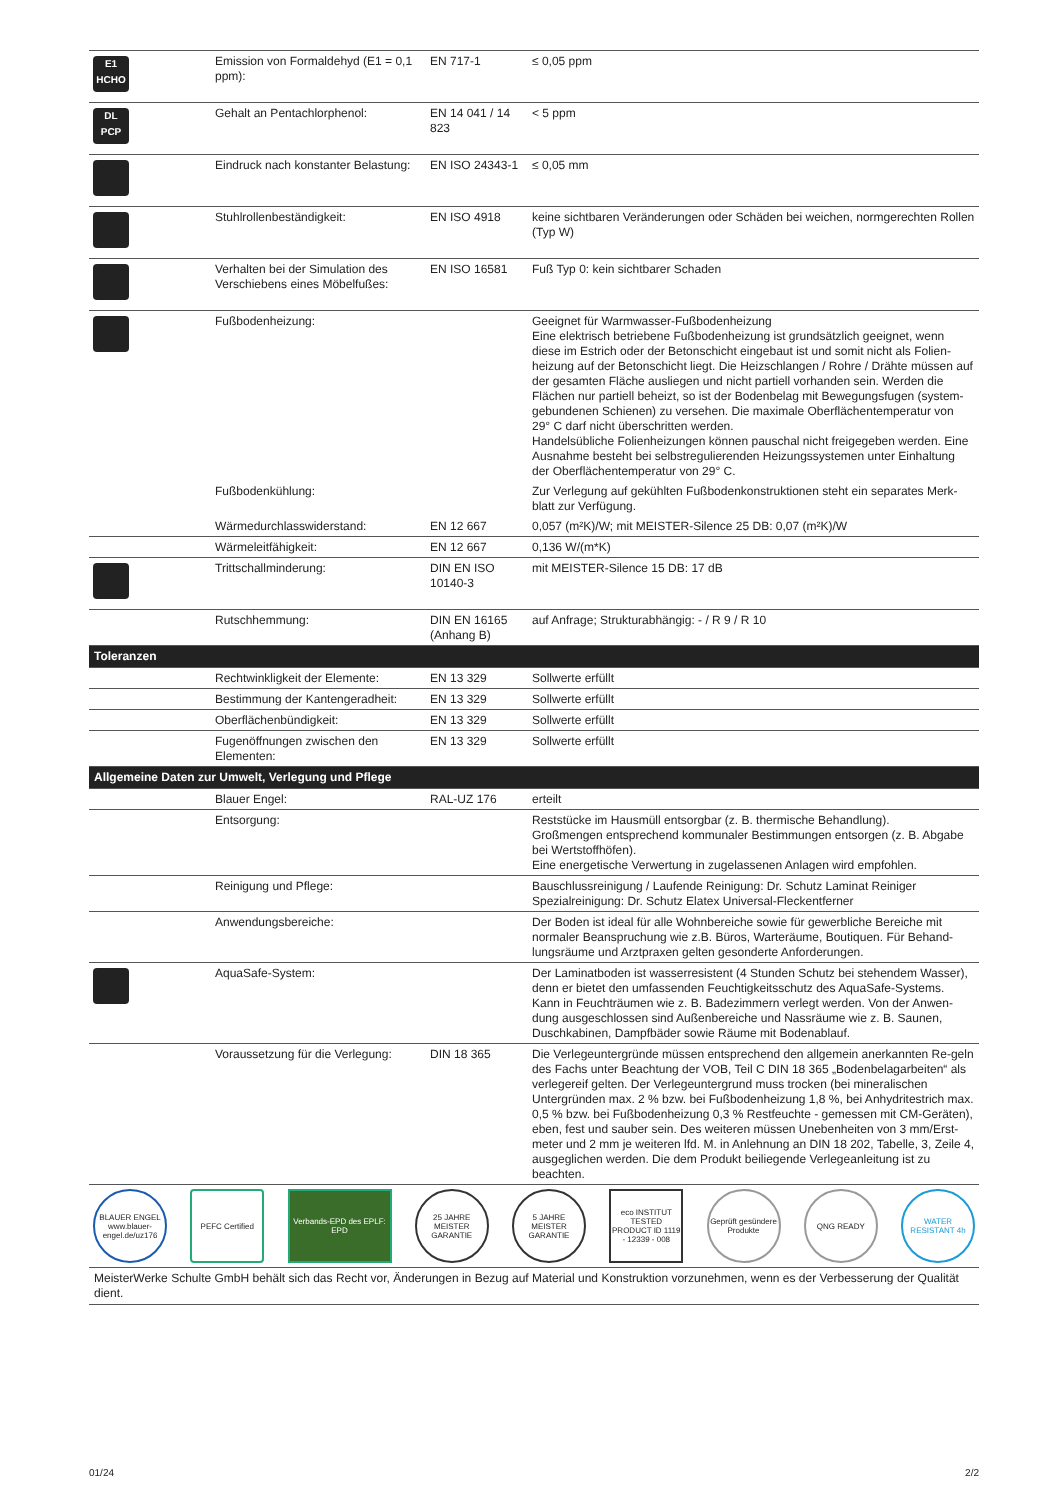| E1 HCHO | Emission von Formaldehyd (E1 = 0,1 ppm): | EN 717-1 | ≤ 0,05 ppm |
| DL PCP | Gehalt an Pentachlorphenol: | EN 14 041 / 14 823 | < 5 ppm |
| | Eindruck nach konstanter Belastung: | EN ISO 24343-1 | ≤ 0,05 mm |
| | Stuhlrollenbeständigkeit: | EN ISO 4918 | keine sichtbaren Veränderungen oder Schäden bei weichen, normgerechten Rollen (Typ W) |
| | Verhalten bei der Simulation des Verschiebens eines Möbelfußes: | EN ISO 16581 | Fuß Typ 0: kein sichtbarer Schaden |
| | Fußbodenheizung: | | Geeignet für Warmwasser-Fußbodenheizung Eine elektrisch betriebene Fußbodenheizung ist grundsätzlich geeignet, wenn diese im Estrich oder der Betonschicht eingebaut ist und somit nicht als Folien-heizung auf der Betonschicht liegt. Die Heizschlangen / Rohre / Drähte müssen auf der gesamten Fläche ausliegen und nicht partiell vorhanden sein. Werden die Flächen nur partiell beheizt, so ist der Bodenbelag mit Bewegungsfugen (system-gebundenen Schienen) zu versehen. Die maximale Oberflächentemperatur von 29° C darf nicht überschritten werden. Handelsübliche Folienheizungen können pauschal nicht freigegeben werden. Eine Ausnahme besteht bei selbstregulierenden Heizungssystemen unter Einhaltung der Oberflächentemperatur von 29° C. |
| | Fußbodenkühlung: | | Zur Verlegung auf gekühlten Fußbodenkonstruktionen steht ein separates Merk-blatt zur Verfügung. |
| | Wärmedurchlasswiderstand: | EN 12 667 | 0,057 (m²K)/W; mit MEISTER-Silence 25 DB: 0,07 (m²K)/W |
| | Wärmeleitfähigkeit: | EN 12 667 | 0,136 W/(m*K) |
| | Trittschallminderung: | DIN EN ISO 10140-3 | mit MEISTER-Silence 15 DB: 17 dB |
| | Rutschhemmung: | DIN EN 16165 (Anhang B) | auf Anfrage; Strukturabhängig: - / R 9 / R 10 |
| Toleranzen | | | |
| | Rechtwinkligkeit der Elemente: | EN 13 329 | Sollwerte erfüllt |
| | Bestimmung der Kantengeradheit: | EN 13 329 | Sollwerte erfüllt |
| | Oberflächenbündigkeit: | EN 13 329 | Sollwerte erfüllt |
| | Fugenöffnungen zwischen den Elementen: | EN 13 329 | Sollwerte erfüllt |
| Allgemeine Daten zur Umwelt, Verlegung und Pflege | | | |
| | Blauer Engel: | RAL-UZ 176 | erteilt |
| | Entsorgung: | | Reststücke im Hausmüll entsorgbar (z. B. thermische Behandlung). Großmengen entsprechend kommunaler Bestimmungen entsorgen (z. B. Abgabe bei Wertstoffhöfen). Eine energetische Verwertung in zugelassenen Anlagen wird empfohlen. |
| | Reinigung und Pflege: | | Bauschlussreinigung / Laufende Reinigung: Dr. Schutz Laminat Reiniger Spezialreinigung: Dr. Schutz Elatex Universal-Fleckentferner |
| | Anwendungsbereiche: | | Der Boden ist ideal für alle Wohnbereiche sowie für gewerbliche Bereiche mit normaler Beanspruchung wie z.B. Büros, Warteräume, Boutiquen. Für Behand-lungsräume und Arztpraxen gelten gesonderte Anforderungen. |
| | AquaSafe-System: | | Der Laminatboden ist wasserresistent (4 Stunden Schutz bei stehendem Wasser), denn er bietet den umfassenden Feuchtigkeitsschutz des AquaSafe-Systems. Kann in Feuchträumen wie z. B. Badezimmern verlegt werden. Von der Anwen-dung ausgeschlossen sind Außenbereiche und Nassräume wie z. B. Saunen, Duschkabinen, Dampfbäder sowie Räume mit Bodenablauf. |
| | Voraussetzung für die Verlegung: | DIN 18 365 | Die Verlegeuntergründe müssen entsprechend den allgemein anerkannten Re-geln des Fachs unter Beachtung der VOB, Teil C DIN 18 365 „Bodenbelagarbeiten“ als verlegereif gelten. Der Verlegeuntergrund muss trocken (bei mineralischen Untergründen max. 2 % bzw. bei Fußbodenheizung 1,8 %, bei Anhydritestrich max. 0,5 % bzw. bei Fußbodenheizung 0,3 % Restfeuchte - gemessen mit CM-Geräten), eben, fest und sauber sein. Des weiteren müssen Unebenheiten von 3 mm/Erst-meter und 2 mm je weiteren lfd. M. in Anlehnung an DIN 18 202, Tabelle, 3, Zeile 4, ausgeglichen werden. Die dem Produkt beiliegende Verlegeanleitung ist zu beachten. |
BLAUER ENGEL
www.blauer-engel.de/uz176
PEFC Certified
Verbands-EPD des EPLF: EPD
25 JAHRE MEISTER GARANTIE
5 JAHRE MEISTER GARANTIE
eco INSTITUT TESTED PRODUCT ID 1119 - 12339 - 008
Geprüft gesündere Produkte
QNG READY
WATER RESISTANT 4h
MeisterWerke Schulte GmbH behält sich das Recht vor, Änderungen in Bezug auf Material und Konstruktion vorzunehmen, wenn es der Verbesserung der Qualität dient.
01/24 2/2